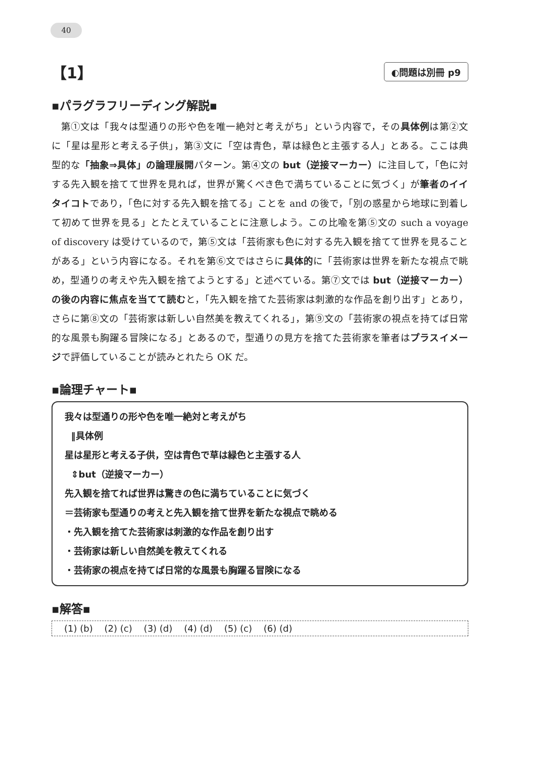40
【1】 ◐問題は別冊 p9
▪パラグラフリーディング解説▪
第①文は「我々は型通りの形や色を唯一絶対と考えがち」という内容で，その具体例は第②文に「星は星形と考える子供」，第③文に「空は青色，草は緑色と主張する人」とある。ここは典型的な「抽象⇒具体」の論理展開パターン。第④文の but（逆接マーカー）に注目して，「色に対する先入観を捨てて世界を見れば，世界が驚くべき色で満ちていることに気づく」が筆者のイイタイコトであり，「色に対する先入観を捨てる」ことを and の後で，「別の惑星から地球に到着して初めて世界を見る」とたとえていることに注意しよう。この比喩を第⑤文の such a voyage of discovery は受けているので，第⑤文は「芸術家も色に対する先入観を捨てて世界を見ることがある」という内容になる。それを第⑥文ではさらに具体的に「芸術家は世界を新たな視点で眺め，型通りの考えや先入観を捨てようとする」と述べている。第⑦文では but（逆接マーカー）の後の内容に焦点を当てて読むと，「先入観を捨てた芸術家は刺激的な作品を創り出す」とあり，さらに第⑧文の「芸術家は新しい自然美を教えてくれる」，第⑨文の「芸術家の視点を持てば日常的な風景も胸躍る冒険になる」とあるので，型通りの見方を捨てた芸術家を筆者はプラスイメージで評価していることが読みとれたら OK だ。
▪論理チャート▪
我々は型通りの形や色を唯一絶対と考えがち
‖具体例
星は星形と考える子供，空は青色で草は緑色と主張する人
⇕but（逆接マーカー）
先入観を捨てれば世界は驚きの色に満ちていることに気づく
＝芸術家も型通りの考えと先入観を捨て世界を新たな視点で眺める
・先入観を捨てた芸術家は刺激的な作品を創り出す
・芸術家は新しい自然美を教えてくれる
・芸術家の視点を持てば日常的な風景も胸躍る冒険になる
▪解答▪
(1) (b) (2) (c) (3) (d) (4) (d) (5) (c) (6) (d)